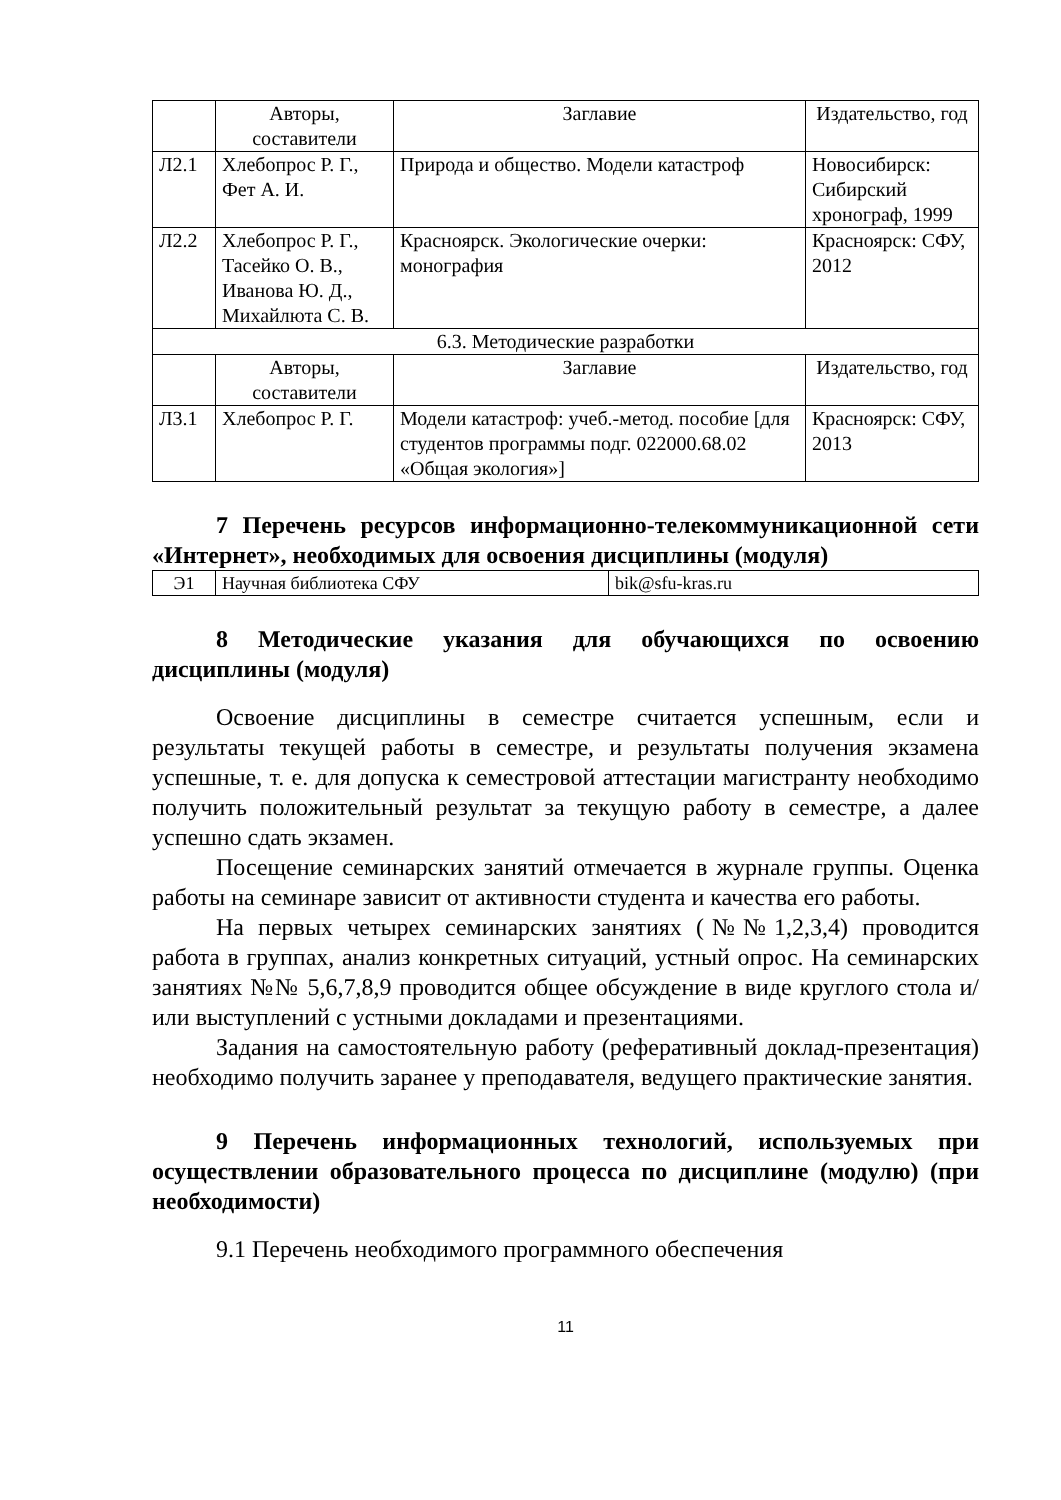| | Авторы, составители | Заглавие | Издательство, год |
| Л2.1 | Хлебопрос Р. Г., Фет А. И. | Природа и общество. Модели катастроф | Новосибирск: Сибирский хронограф, 1999 |
| Л2.2 | Хлебопрос Р. Г., Тасейко О. В., Иванова Ю. Д., Михайлюта С. В. | Красноярск. Экологические очерки: монография | Красноярск: СФУ, 2012 |
| 6.3. Методические разработки | | | |
| | Авторы, составители | Заглавие | Издательство, год |
| Л3.1 | Хлебопрос Р. Г. | Модели катастроф: учеб.-метод. пособие [для студентов программы подг. 022000.68.02 «Общая экология»] | Красноярск: СФУ, 2013 |
7 Перечень ресурсов информационно-телекоммуникационной сети «Интернет», необходимых для освоения дисциплины (модуля)
| Э1 | Научная библиотека СФУ | bik@sfu-kras.ru |
8 Методические указания для обучающихся по освоению дисциплины (модуля)
Освоение дисциплины в семестре считается успешным, если и результаты текущей работы в семестре, и результаты получения экзамена успешные, т. е. для допуска к семестровой аттестации магистранту необходимо получить положительный результат за текущую работу в семестре, а далее успешно сдать экзамен.
Посещение семинарских занятий отмечается в журнале группы. Оценка работы на семинаре зависит от активности студента и качества его работы.
На первых четырех семинарских занятиях (№№1,2,3,4) проводится работа в группах, анализ конкретных ситуаций, устный опрос. На семинарских занятиях №№ 5,6,7,8,9 проводится общее обсуждение в виде круглого стола и/или выступлений с устными докладами и презентациями.
Задания на самостоятельную работу (реферативный доклад-презентация) необходимо получить заранее у преподавателя, ведущего практические занятия.
9 Перечень информационных технологий, используемых при осуществлении образовательного процесса по дисциплине (модулю) (при необходимости)
9.1 Перечень необходимого программного обеспечения
11